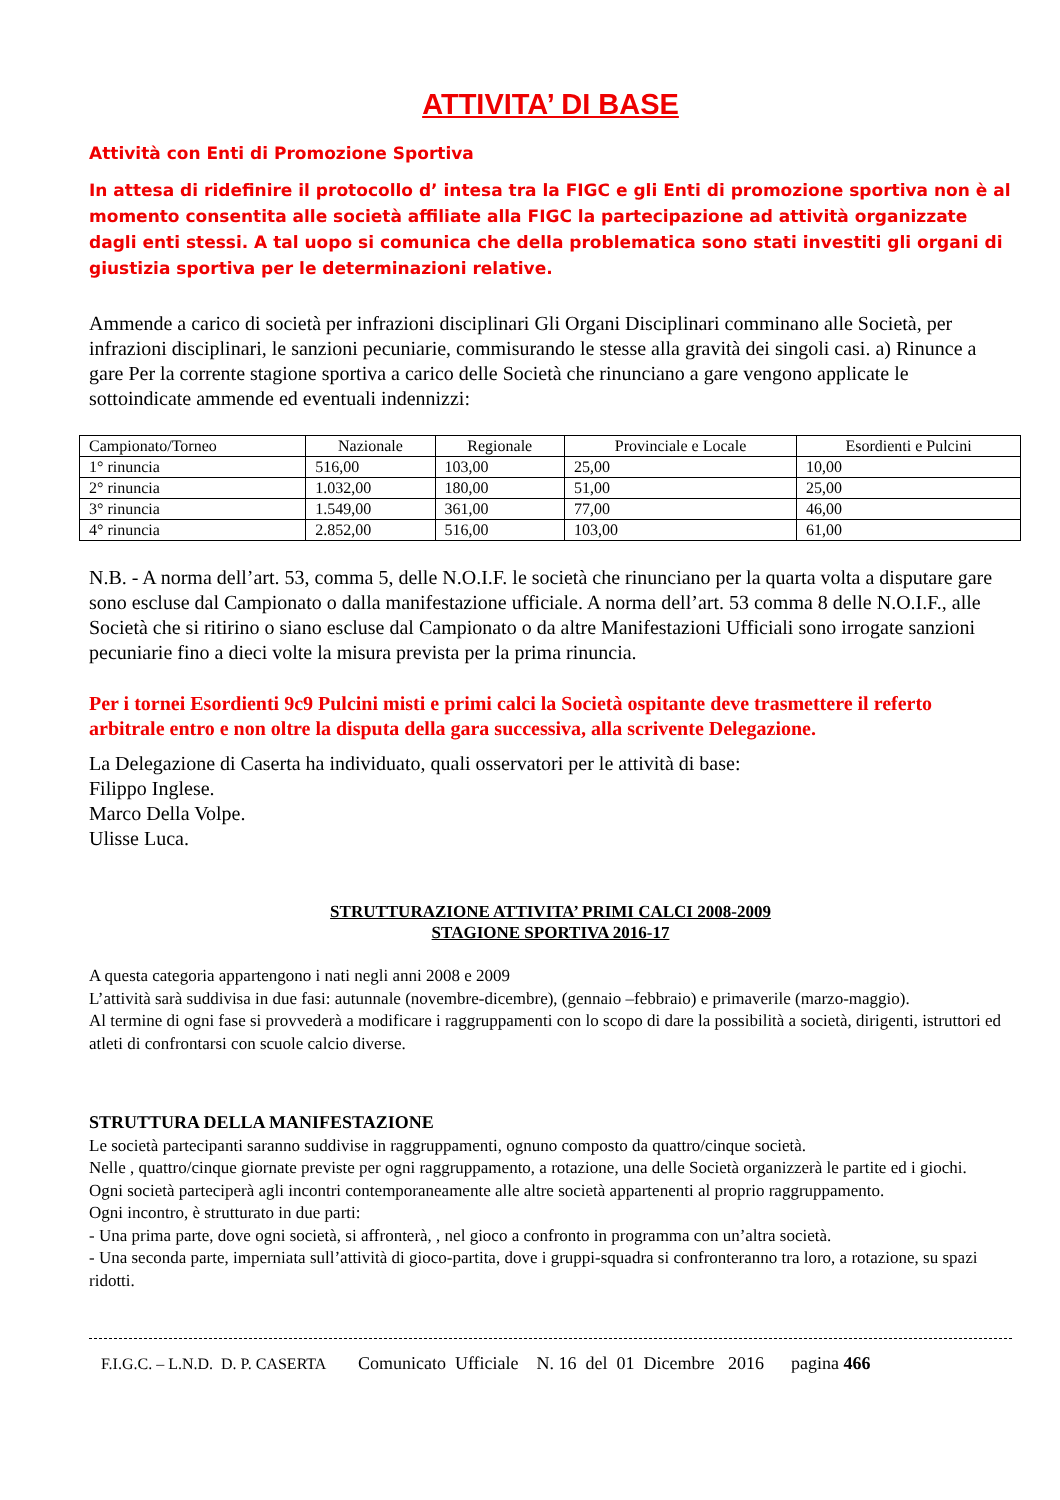ATTIVITA’ DI BASE
Attività con Enti di Promozione Sportiva
In attesa di ridefinire il protocollo d’ intesa tra la FIGC e gli Enti di promozione sportiva non è al momento consentita alle società affiliate alla FIGC la partecipazione ad attività organizzate dagli enti stessi. A tal uopo si comunica che della problematica sono stati investiti gli organi di giustizia sportiva per le determinazioni relative.
Ammende a carico di società per infrazioni disciplinari Gli Organi Disciplinari comminano alle Società, per infrazioni disciplinari, le sanzioni pecuniarie, commisurando le stesse alla gravità dei singoli casi. a) Rinunce a gare Per la corrente stagione sportiva a carico delle Società che rinunciano a gare vengono applicate le sottoindicate ammende ed eventuali indennizzi:
| Campionato/Torneo | Nazionale | Regionale | Provinciale e Locale | Esordienti e Pulcini |
| --- | --- | --- | --- | --- |
| 1° rinuncia | 516,00 | 103,00 | 25,00 | 10,00 |
| 2° rinuncia | 1.032,00 | 180,00 | 51,00 | 25,00 |
| 3° rinuncia | 1.549,00 | 361,00 | 77,00 | 46,00 |
| 4° rinuncia | 2.852,00 | 516,00 | 103,00 | 61,00 |
N.B. - A norma dell’art. 53, comma 5, delle N.O.I.F. le società che rinunciano per la quarta volta a disputare gare sono escluse dal Campionato o dalla manifestazione ufficiale. A norma dell’art. 53 comma 8 delle N.O.I.F., alle Società che si ritirino o siano escluse dal Campionato o da altre Manifestazioni Ufficiali sono irrogate sanzioni pecuniarie fino a dieci volte la misura prevista per la prima rinuncia.
Per i tornei Esordienti 9c9 Pulcini misti e primi calci la Società ospitante deve trasmettere il referto arbitrale entro e non oltre la disputa della gara successiva, alla scrivente Delegazione.
La Delegazione di Caserta ha individuato, quali osservatori per le attività di base:
Filippo Inglese.
Marco Della Volpe.
Ulisse Luca.
STRUTTURAZIONE ATTIVITA’ PRIMI CALCI 2008-2009
STAGIONE SPORTIVA 2016-17
A questa categoria appartengono i nati negli anni 2008 e 2009
L’attività sarà suddivisa in due fasi: autunnale (novembre-dicembre), (gennaio –febbraio) e primaverile (marzo-maggio).
Al termine di ogni fase si provvederà a modificare i raggruppamenti con lo scopo di dare la possibilità a società, dirigenti, istruttori ed atleti di confrontarsi con scuole calcio diverse.
STRUTTURA DELLA MANIFESTAZIONE
Le società partecipanti saranno suddivise in raggruppamenti, ognuno composto da quattro/cinque società.
Nelle , quattro/cinque giornate previste per ogni raggruppamento, a rotazione, una delle Società organizzerà le partite ed i giochi.
Ogni società parteciperà agli incontri contemporaneamente alle altre società appartenenti al proprio raggruppamento.
Ogni incontro, è strutturato in due parti:
- Una prima parte, dove ogni società, si affronterà, , nel gioco a confronto in programma con un’altra società.
- Una seconda parte, imperniata sull’attività di gioco-partita, dove i gruppi-squadra si confronteranno tra loro, a rotazione, su spazi ridotti.
F.I.G.C. – L.N.D. D. P. CASERTA Comunicato Ufficiale N. 16 del 01 Dicembre 2016 pagina 466